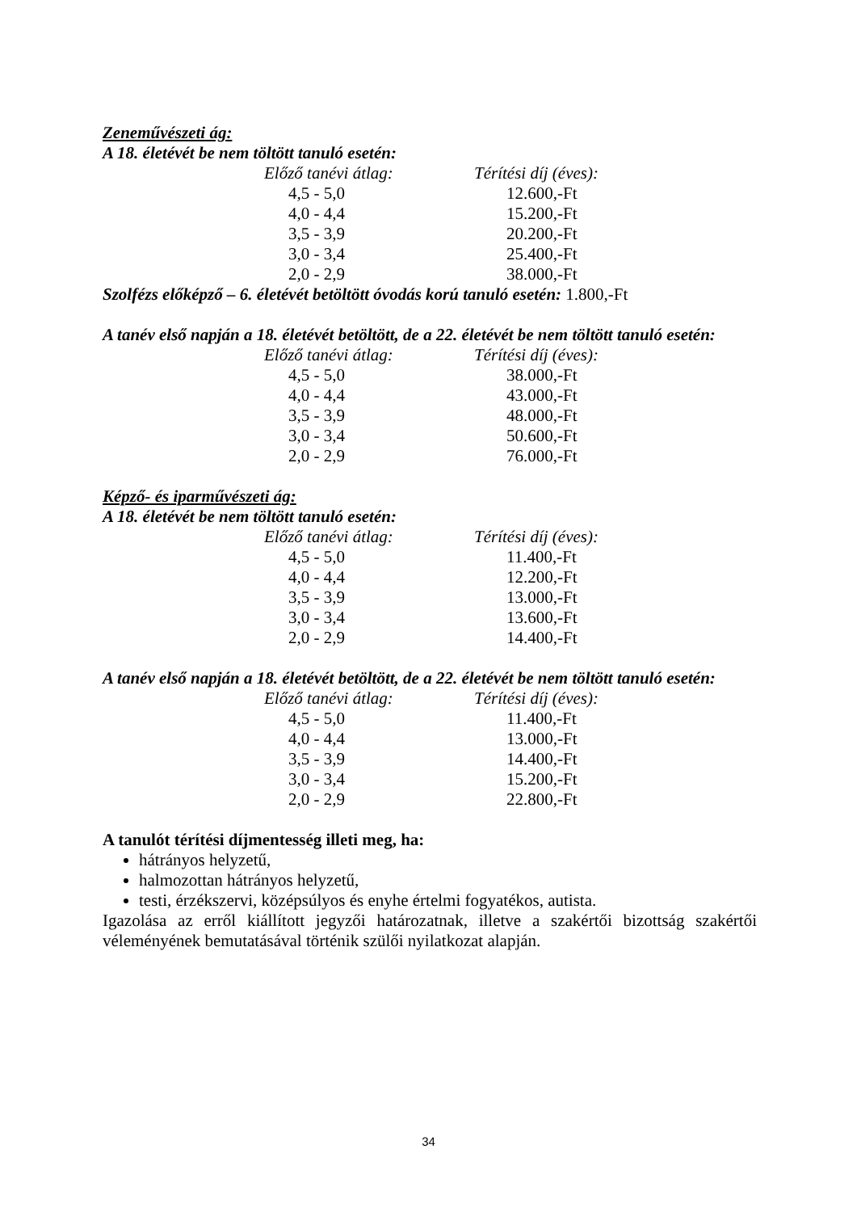Zeneművészeti ág:
A 18. életévét be nem töltött tanuló esetén:
| Előző tanévi átlag: | Térítési díj (éves): |
| --- | --- |
| 4,5 - 5,0 | 12.600,-Ft |
| 4,0 - 4,4 | 15.200,-Ft |
| 3,5 - 3,9 | 20.200,-Ft |
| 3,0 - 3,4 | 25.400,-Ft |
| 2,0 - 2,9 | 38.000,-Ft |
Szolfézs előképző – 6. életévét betöltött óvodás korú tanuló esetén: 1.800,-Ft
A tanév első napján a 18. életévét betöltött, de a 22. életévét be nem töltött tanuló esetén:
| Előző tanévi átlag: | Térítési díj (éves): |
| --- | --- |
| 4,5 - 5,0 | 38.000,-Ft |
| 4,0 - 4,4 | 43.000,-Ft |
| 3,5 - 3,9 | 48.000,-Ft |
| 3,0 - 3,4 | 50.600,-Ft |
| 2,0 - 2,9 | 76.000,-Ft |
Képző- és iparművészeti ág:
A 18. életévét be nem töltött tanuló esetén:
| Előző tanévi átlag: | Térítési díj (éves): |
| --- | --- |
| 4,5 - 5,0 | 11.400,-Ft |
| 4,0 - 4,4 | 12.200,-Ft |
| 3,5 - 3,9 | 13.000,-Ft |
| 3,0 - 3,4 | 13.600,-Ft |
| 2,0 - 2,9 | 14.400,-Ft |
A tanév első napján a 18. életévét betöltött, de a 22. életévét be nem töltött tanuló esetén:
| Előző tanévi átlag: | Térítési díj (éves): |
| --- | --- |
| 4,5 - 5,0 | 11.400,-Ft |
| 4,0 - 4,4 | 13.000,-Ft |
| 3,5 - 3,9 | 14.400,-Ft |
| 3,0 - 3,4 | 15.200,-Ft |
| 2,0 - 2,9 | 22.800,-Ft |
A tanulót térítési díjmentesség illeti meg, ha:
hátrányos helyzetű,
halmozottan hátrányos helyzetű,
testi, érzékszervi, középsúlyos és enyhe értelmi fogyatékos, autista.
Igazolása az erről kiállított jegyzői határozatnak, illetve a szakértői bizottság szakértői véleményének bemutatásával történik szülői nyilatkozat alapján.
34